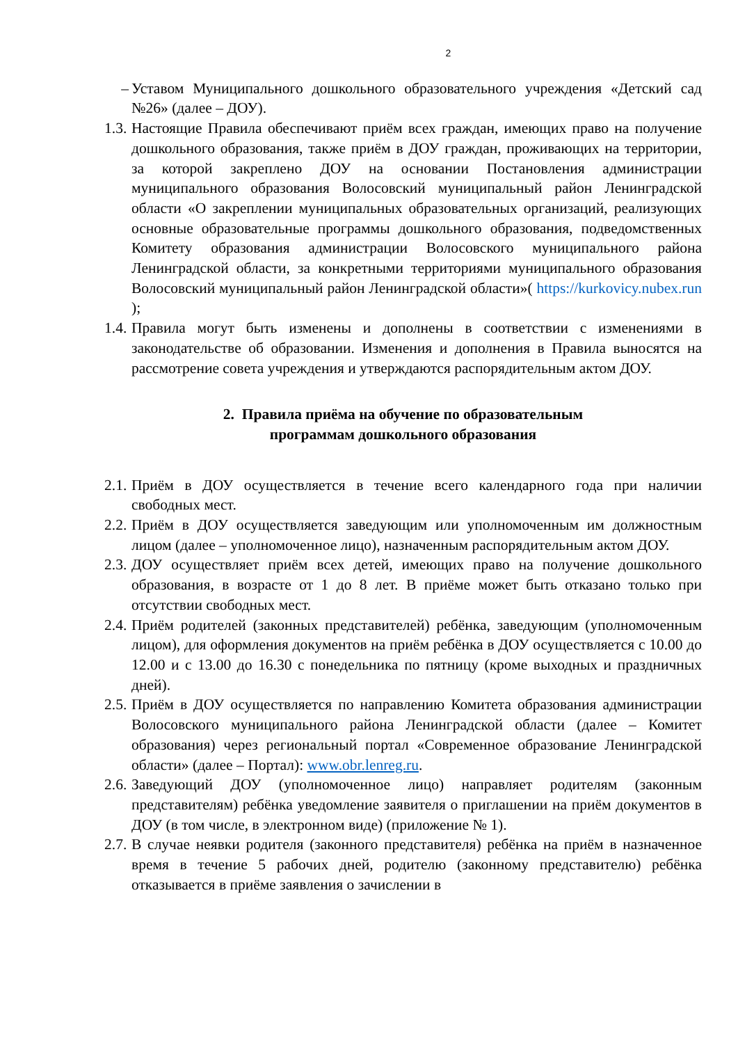2
– Уставом Муниципального дошкольного образовательного учреждения «Детский сад №26» (далее – ДОУ).
1.3. Настоящие Правила обеспечивают приём всех граждан, имеющих право на получение дошкольного образования, также приём в ДОУ граждан, проживающих на территории, за которой закреплено ДОУ на основании Постановления администрации муниципального образования Волосовский муниципальный район Ленинградской области «О закреплении муниципальных образовательных организаций, реализующих основные образовательные программы дошкольного образования, подведомственных Комитету образования администрации Волосовского муниципального района Ленинградской области, за конкретными территориями муниципального образования Волосовский муниципальный район Ленинградской области»( https://kurkovicy.nubex.run );
1.4. Правила могут быть изменены и дополнены в соответствии с изменениями в законодательстве об образовании. Изменения и дополнения в Правила выносятся на рассмотрение совета учреждения и утверждаются распорядительным актом ДОУ.
2. Правила приёма на обучение по образовательным
программам дошкольного образования
2.1. Приём в ДОУ осуществляется в течение всего календарного года при наличии свободных мест.
2.2. Приём в ДОУ осуществляется заведующим или уполномоченным им должностным лицом (далее – уполномоченное лицо), назначенным распорядительным актом ДОУ.
2.3. ДОУ осуществляет приём всех детей, имеющих право на получение дошкольного образования, в возрасте от 1 до 8 лет. В приёме может быть отказано только при отсутствии свободных мест.
2.4. Приём родителей (законных представителей) ребёнка, заведующим (уполномоченным лицом), для оформления документов на приём ребёнка в ДОУ осуществляется с 10.00 до 12.00 и с 13.00 до 16.30 с понедельника по пятницу (кроме выходных и праздничных дней).
2.5. Приём в ДОУ осуществляется по направлению Комитета образования администрации Волосовского муниципального района Ленинградской области (далее – Комитет образования) через региональный портал «Современное образование Ленинградской области» (далее – Портал): www.obr.lenreg.ru.
2.6. Заведующий ДОУ (уполномоченное лицо) направляет родителям (законным представителям) ребёнка уведомление заявителя о приглашении на приём документов в ДОУ (в том числе, в электронном виде) (приложение № 1).
2.7. В случае неявки родителя (законного представителя) ребёнка на приём в назначенное время в течение 5 рабочих дней, родителю (законному представителю) ребёнка отказывается в приёме заявления о зачислении в